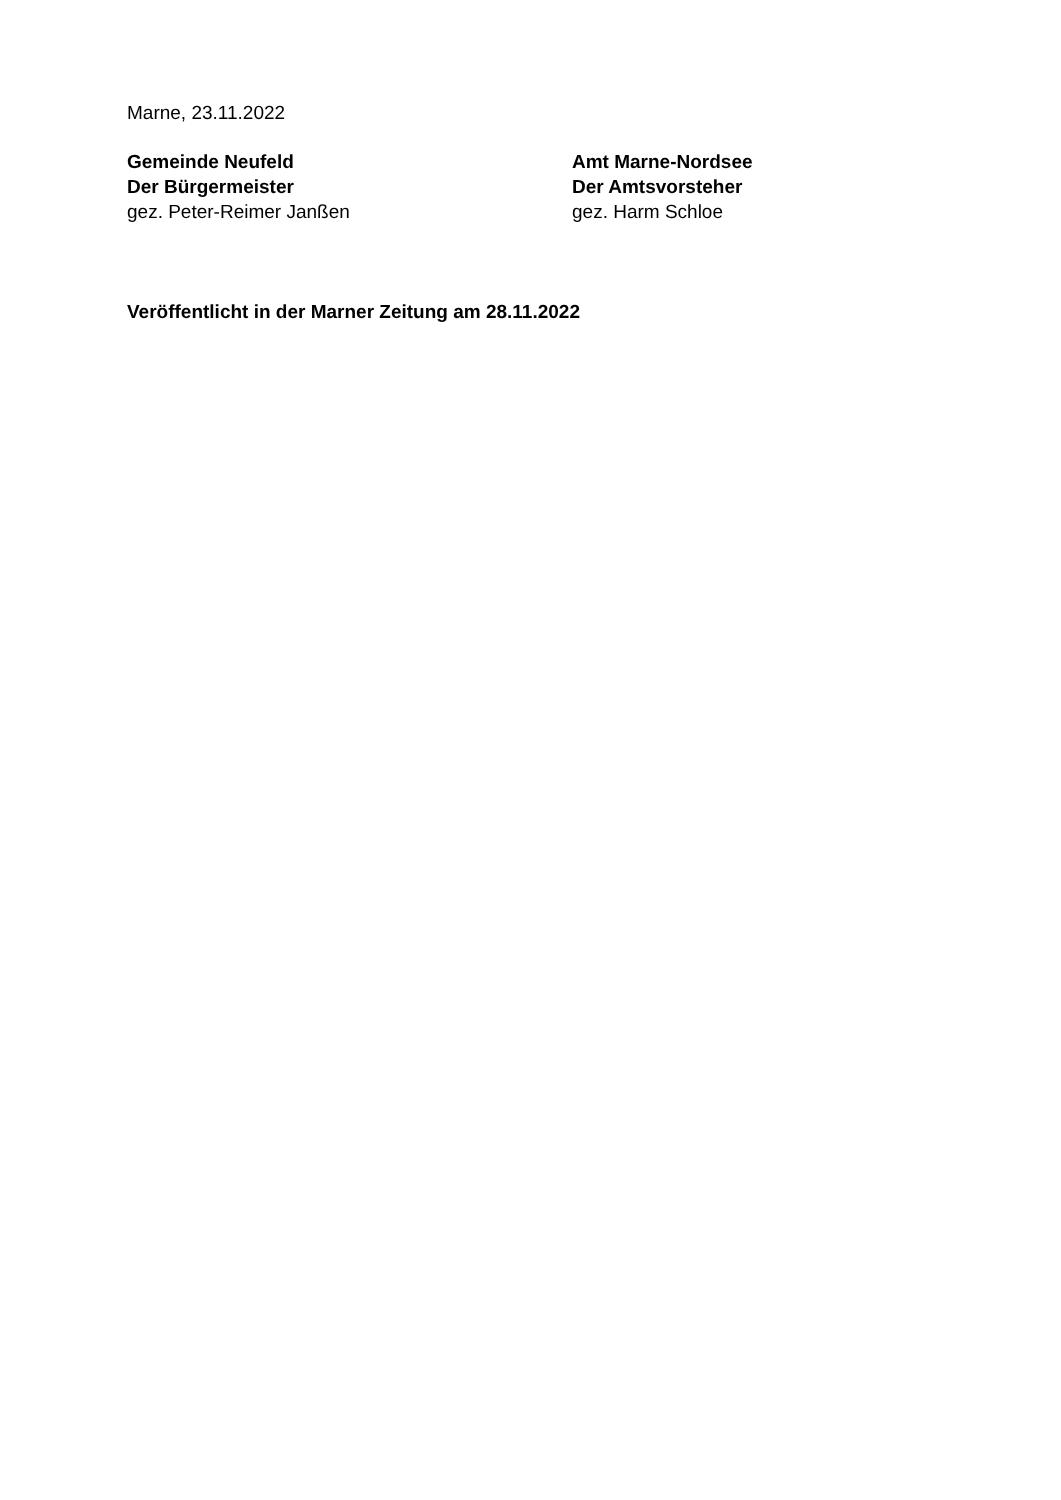Marne, 23.11.2022
Gemeinde Neufeld
Der Bürgermeister
gez. Peter-Reimer Janßen
Amt Marne-Nordsee
Der Amtsvorsteher
gez. Harm Schloe
Veröffentlicht in der Marner Zeitung am 28.11.2022